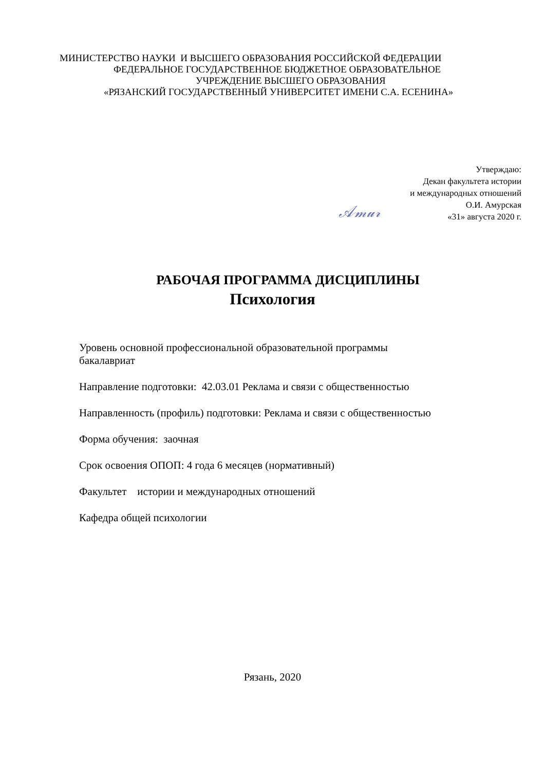МИНИСТЕРСТВО НАУКИ И ВЫСШЕГО ОБРАЗОВАНИЯ РОССИЙСКОЙ ФЕДЕРАЦИИ
ФЕДЕРАЛЬНОЕ ГОСУДАРСТВЕННОЕ БЮДЖЕТНОЕ ОБРАЗОВАТЕЛЬНОЕ
УЧРЕЖДЕНИЕ ВЫСШЕГО ОБРАЗОВАНИЯ
«РЯЗАНСКИЙ ГОСУДАРСТВЕННЫЙ УНИВЕРСИТЕТ ИМЕНИ С.А. ЕСЕНИНА»
Утверждаю:
Декан факультета истории
и международных отношений
О.И. Амурская
«31» августа 2020 г.
𝒜𝓂𝓊𝓇
РАБОЧАЯ ПРОГРАММА ДИСЦИПЛИНЫ
Психология
Уровень основной профессиональной образовательной программы
бакалавриат
Направление подготовки: 42.03.01 Реклама и связи с общественностью
Направленность (профиль) подготовки: Реклама и связи с общественностью
Форма обучения: заочная
Срок освоения ОПОП: 4 года 6 месяцев (нормативный)
Факультет истории и международных отношений
Кафедра общей психологии
Рязань, 2020